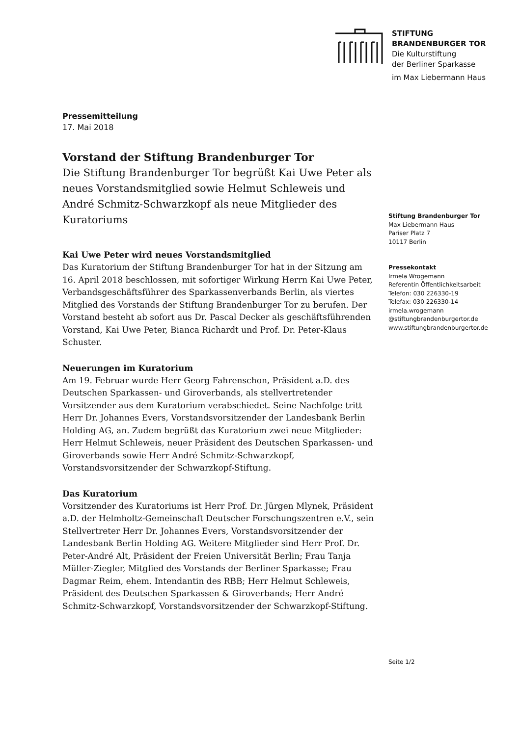STIFTUNG
BRANDENBURGER TOR
Die Kulturstiftung
der Berliner Sparkasse
im Max Liebermann Haus
Pressemitteilung
17. Mai 2018
Vorstand der Stiftung Brandenburger Tor
Die Stiftung Brandenburger Tor begrüßt Kai Uwe Peter als neues Vorstandsmitglied sowie Helmut Schleweis und André Schmitz-Schwarzkopf als neue Mitglieder des Kuratoriums
Kai Uwe Peter wird neues Vorstandsmitglied
Das Kuratorium der Stiftung Brandenburger Tor hat in der Sitzung am 16. April 2018 beschlossen, mit sofortiger Wirkung Herrn Kai Uwe Peter, Verbandsgeschäftsführer des Sparkassenverbands Berlin, als viertes Mitglied des Vorstands der Stiftung Brandenburger Tor zu berufen. Der Vorstand besteht ab sofort aus Dr. Pascal Decker als geschäftsführenden Vorstand, Kai Uwe Peter, Bianca Richardt und Prof. Dr. Peter-Klaus Schuster.
Neuerungen im Kuratorium
Am 19. Februar wurde Herr Georg Fahrenschon, Präsident a.D. des Deutschen Sparkassen- und Giroverbands, als stellvertretender Vorsitzender aus dem Kuratorium verabschiedet. Seine Nachfolge tritt Herr Dr. Johannes Evers, Vorstandsvorsitzender der Landesbank Berlin Holding AG, an. Zudem begrüßt das Kuratorium zwei neue Mitglieder: Herr Helmut Schleweis, neuer Präsident des Deutschen Sparkassen- und Giroverbands sowie Herr André Schmitz-Schwarzkopf, Vorstandsvorsitzender der Schwarzkopf-Stiftung.
Das Kuratorium
Vorsitzender des Kuratoriums ist Herr Prof. Dr. Jürgen Mlynek, Präsident a.D. der Helmholtz-Gemeinschaft Deutscher Forschungszentren e.V., sein Stellvertreter Herr Dr. Johannes Evers, Vorstandsvorsitzender der Landesbank Berlin Holding AG. Weitere Mitglieder sind Herr Prof. Dr. Peter-André Alt, Präsident der Freien Universität Berlin; Frau Tanja Müller-Ziegler, Mitglied des Vorstands der Berliner Sparkasse; Frau Dagmar Reim, ehem. Intendantin des RBB; Herr Helmut Schleweis, Präsident des Deutschen Sparkassen & Giroverbands; Herr André Schmitz-Schwarzkopf, Vorstandsvorsitzender der Schwarzkopf-Stiftung.
Stiftung Brandenburger Tor
Max Liebermann Haus
Pariser Platz 7
10117 Berlin
Pressekontakt
Irmela Wrogemann
Referentin Öffentlichkeitsarbeit
Telefon: 030 226330-19
Telefax: 030 226330-14
irmela.wrogemann
@stiftungbrandenburgertor.de
www.stiftungbrandenburgertor.de
Seite 1/2